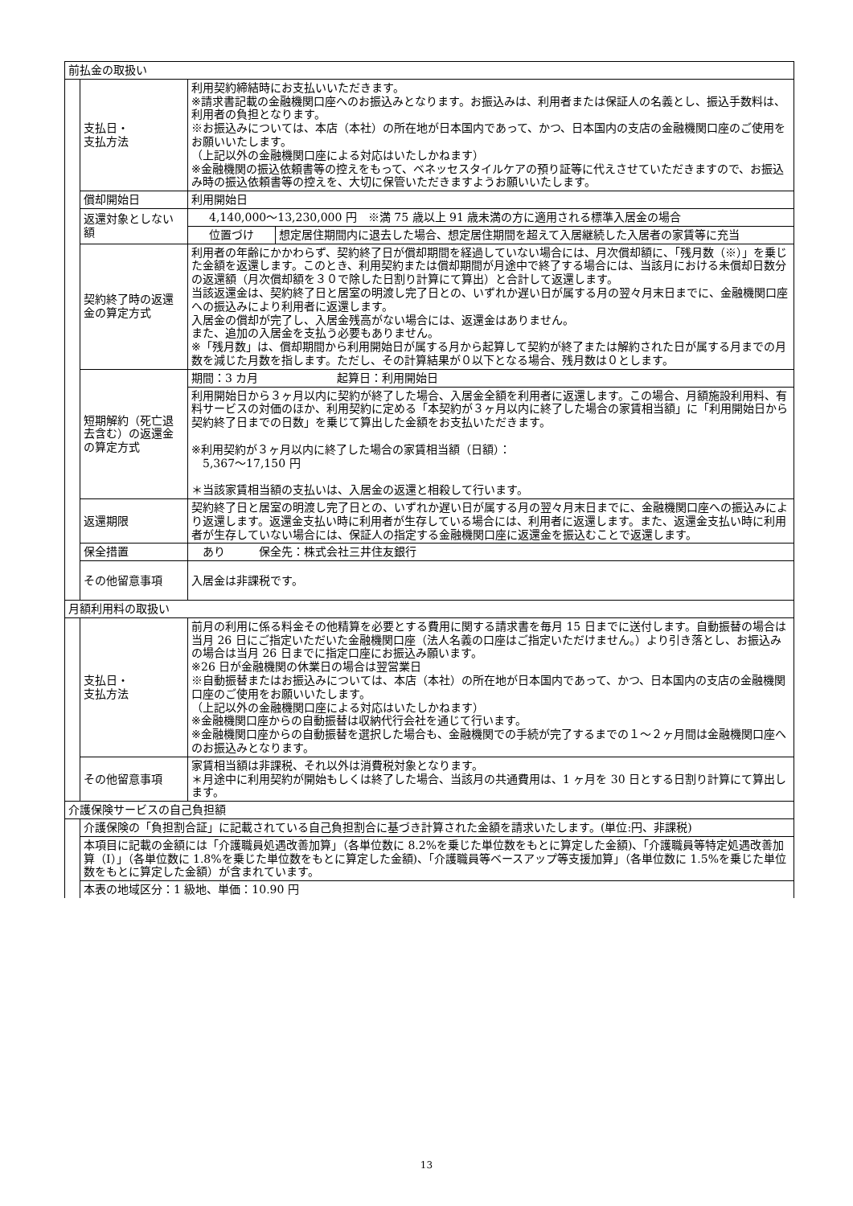| 前払金の取扱い | | | |
| | 支払日・ 支払方法 | 利用契約締結時にお支払いいただきます。 ※請求書記載の金融機関口座へのお振込みとなります。お振込みは、利用者または保証人の名義とし、振込手数料は、利用者の負担となります。 ※お振込みについては、本店（本社）の所在地が日本国内であって、かつ、日本国内の支店の金融機関口座のご使用をお願いいたします。 （上記以外の金融機関口座による対応はいたしかねます） ※金融機関の振込依頼書等の控えをもって、ベネッセスタイルケアの預り証等に代えさせていただきますので、お振込み時の振込依頼書等の控えを、大切に保管いただきますようお願いいたします。 | |
| | 償却開始日 | 利用開始日 | |
| | 返還対象としない額 | 4,140,000～13,230,000 円 ※満 75 歳以上 91 歳未満の方に適用される標準入居金の場合 | |
| | | 位置づけ | 想定居住期間内に退去した場合、想定居住期間を超えて入居継続した入居者の家賃等に充当 |
| | 契約終了時の返還金の算定方式 | 利用者の年齢にかかわらず、契約終了日が償却期間を経過していない場合には、月次償却額に、「残月数（※）」を乗じた金額を返還します。このとき、利用契約または償却期間が月途中で終了する場合には、当該月における未償却日数分の返還額（月次償却額を３０で除した日割り計算にて算出）と合計して返還します。 当該返還金は、契約終了日と居室の明渡し完了日との、いずれか遅い日が属する月の翌々月末日までに、金融機関口座への振込みにより利用者に返還します。 入居金の償却が完了し、入居金残高がない場合には、返還金はありません。 また、追加の入居金を支払う必要もありません。 ※「残月数」は、償却期間から利用開始日が属する月から起算して契約が終了または解約された日が属する月までの月数を減じた月数を指します。ただし、その計算結果が０以下となる場合、残月数は０とします。 | |
| | 短期解約（死亡退去含む）の返還金の算定方式 | 期間：3 カ月 起算日：利用開始日 | |
| | | 利用開始日から３ヶ月以内に契約が終了した場合、入居金全額を利用者に返還します。この場合、月額施設利用料、有料サービスの対価のほか、利用契約に定める「本契約が３ヶ月以内に終了した場合の家賃相当額」に「利用開始日から契約終了日までの日数」を乗じて算出した金額をお支払いただきます。 ※利用契約が３ヶ月以内に終了した場合の家賃相当額（日額）： 5,367～17,150 円 ＊当該家賃相当額の支払いは、入居金の返還と相殺して行います。 | |
| | 返還期限 | 契約終了日と居室の明渡し完了日との、いずれか遅い日が属する月の翌々月末日までに、金融機関口座への振込みにより返還します。返還金支払い時に利用者が生存している場合には、利用者に返還します。また、返還金支払い時に利用者が生存していない場合には、保証人の指定する金融機関口座に返還金を振込むことで返還します。 | |
| | 保全措置 | あり 保全先：株式会社三井住友銀行 | |
| | その他留意事項 | 入居金は非課税です。 | |
| 月額利用料の取扱い | | | |
| | 支払日・ 支払方法 | 前月の利用に係る料金その他精算を必要とする費用に関する請求書を毎月 15 日までに送付します。自動振替の場合は当月 26 日にご指定いただいた金融機関口座（法人名義の口座はご指定いただけません。）より引き落とし、お振込みの場合は当月 26 日までに指定口座にお振込み願います。 ※26 日が金融機関の休業日の場合は翌営業日 ※自動振替またはお振込みについては、本店（本社）の所在地が日本国内であって、かつ、日本国内の支店の金融機関口座のご使用をお願いいたします。 （上記以外の金融機関口座による対応はいたしかねます） ※金融機関口座からの自動振替は収納代行会社を通じて行います。 ※金融機関口座からの自動振替を選択した場合も、金融機関での手続が完了するまでの１～２ヶ月間は金融機関口座へのお振込みとなります。 | |
| | その他留意事項 | 家賃相当額は非課税、それ以外は消費税対象となります。 ＊月途中に利用契約が開始もしくは終了した場合、当該月の共通費用は、1 ヶ月を 30 日とする日割り計算にて算出します。 | |
| 介護保険サービスの自己負担額 | | | |
| | 介護保険の「負担割合証」に記載されている自己負担割合に基づき計算された金額を請求いたします。(単位:円、非課税) | | |
| | 本項目に記載の金額には「介護職員処遇改善加算」（各単位数に 8.2%を乗じた単位数をもとに算定した金額)、「介護職員等特定処遇改善加算（Ⅰ）」（各単位数に 1.8%を乗じた単位数をもとに算定した金額)、「介護職員等ベースアップ等支援加算」（各単位数に 1.5%を乗じた単位数をもとに算定した金額）が含まれています。 | | |
| | 本表の地域区分：1 級地、単価：10.90 円 | | |
13